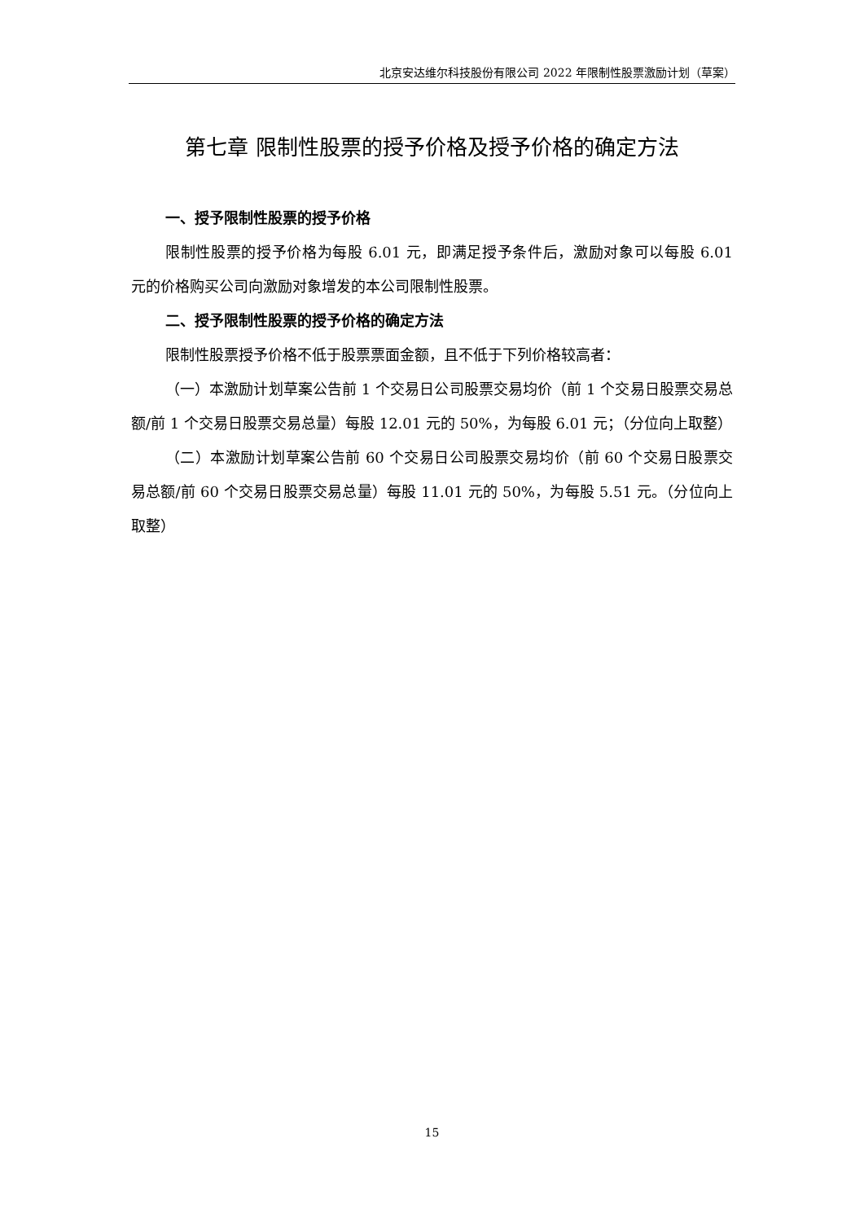北京安达维尔科技股份有限公司 2022 年限制性股票激励计划（草案）
第七章 限制性股票的授予价格及授予价格的确定方法
一、授予限制性股票的授予价格
限制性股票的授予价格为每股 6.01 元，即满足授予条件后，激励对象可以每股 6.01 元的价格购买公司向激励对象增发的本公司限制性股票。
二、授予限制性股票的授予价格的确定方法
限制性股票授予价格不低于股票票面金额，且不低于下列价格较高者：
（一）本激励计划草案公告前 1 个交易日公司股票交易均价（前 1 个交易日股票交易总额/前 1 个交易日股票交易总量）每股 12.01 元的 50%，为每股 6.01 元；（分位向上取整）
（二）本激励计划草案公告前 60 个交易日公司股票交易均价（前 60 个交易日股票交易总额/前 60 个交易日股票交易总量）每股 11.01 元的 50%，为每股 5.51 元。（分位向上取整）
15